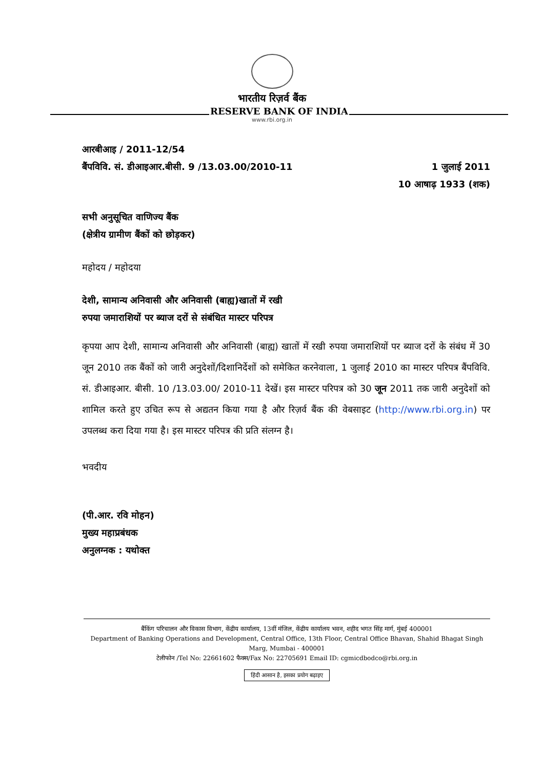भारतीय रिज़र्व बैंक
RESERVE BANK OF INDIA
www.rbi.org.in
आरबीआइ / 2011-12/54
बैंपविवि. सं. डीआइआर.बीसी. 9 /13.03.00/2010-11 1 जुलाई 2011
10 आषाढ़ 1933 (शक)
सभी अनुसूचित वाणिज्य बैंक
(क्षेत्रीय ग्रामीण बैंकों को छोड़कर)
महोदय / महोदया
देशी, सामान्य अनिवासी और अनिवासी (बाह्य)खातों में रखी
रुपया जमाराशियों पर ब्याज दरों से संबंधित मास्टर परिपत्र
कृपया आप देशी, सामान्य अनिवासी और अनिवासी (बाह्य) खातों में रखी रुपया जमाराशियों पर ब्याज दरों के संबंध में 30 जून 2010 तक बैंकों को जारी अनुदेशों/दिशानिर्देशों को समेकित करनेवाला, 1 जुलाई 2010 का मास्टर परिपत्र बैंपविवि. सं. डीआइआर. बीसी. 10 /13.03.00/ 2010-11 देखें। इस मास्टर परिपत्र को 30 जून 2011 तक जारी अनुदेशों को शामिल करते हुए उचित रूप से अद्यतन किया गया है और रिज़र्व बैंक की वेबसाइट (http://www.rbi.org.in) पर उपलब्ध करा दिया गया है। इस मास्टर परिपत्र की प्रति संलग्न है।
भवदीय
(पी.आर. रवि मोहन)
मुख्य महाप्रबंधक
अनुलग्नक : यथोक्त
बैंकिंग परिचालन और विकास विभाग, केंद्रीय कार्यालय, 13वीं मंजिल, केंद्रीय कार्यालय भवन, शहीद भगत सिंह मार्ग, मुंबई 400001
Department of Banking Operations and Development, Central Office, 13th Floor, Central Office Bhavan, Shahid Bhagat Singh Marg, Mumbai - 400001
टेलीफोन /Tel No: 22661602 फैक्स/Fax No: 22705691 Email ID: cgmicdbodco@rbi.org.in
हिंदी आसान है, इसका प्रयोग बढ़ाइए